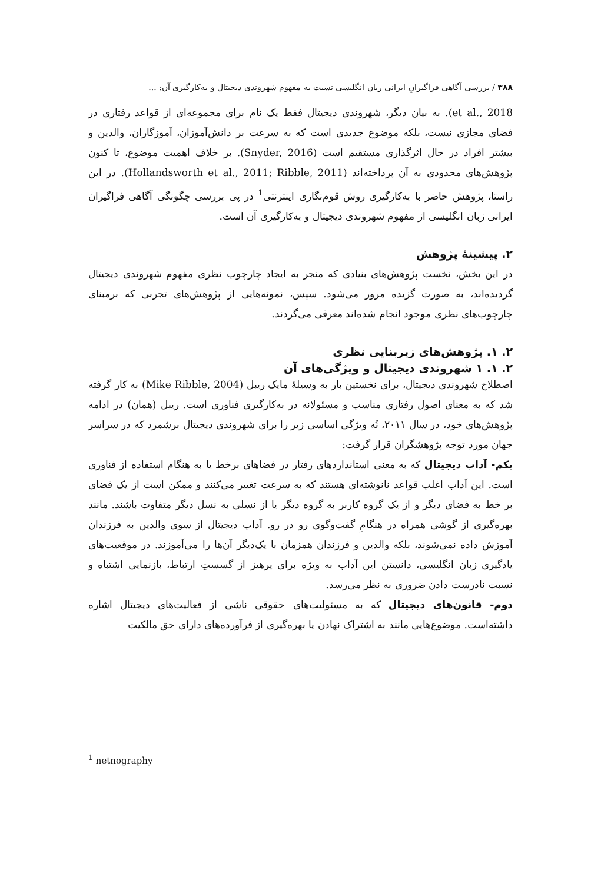۳۸۸ / بررسی آگاهی فراگیرانِ ایرانی زبان انگلیسی نسبت به مفهوم شهروندی دیجیتال و به‌کارگیری آن: ...
et al., 2018). به بیان دیگر، شهروندی دیجیتال فقط یک نام برای مجموعه‌ای از قواعد رفتاری در فضای مجازی نیست، بلکه موضوع جدیدی است که به سرعت بر دانش‌آموزان، آموزگاران، والدین و بیشتر افراد در حال اثرگذاری مستقیم است (Snyder, 2016). بر خلاف اهمیت موضوع، تا کنون پژوهش‌های محدودی به آن پرداخته‌اند (Hollandsworth et al., 2011; Ribble, 2011). در این راستا، پژوهش حاضر با به‌کارگیری روش قوم‌نگاری اینترنتی<sup>1</sup> در پی بررسی چگونگی آگاهی فراگیران ایرانی زبان انگلیسی از مفهوم شهروندی دیجیتال و به‌کارگیری آن است.
۲. پیشینهٔ پژوهش
در این بخش، نخست پژوهش‌های بنیادی که منجر به ایجاد چارچوب نظری مفهوم شهروندی دیجیتال گردیده‌اند، به صورت گزیده مرور می‌شود. سپس، نمونه‌هایی از پژوهش‌های تجربی که برمبنای چارچوب‌های نظری موجود انجام شده‌اند معرفی می‌گردند.
۲. ۱. پژوهش‌های زیربنایی نظری
۲. ۱. ۱ شهروندی دیجیتال و ویژگی‌های آن
اصطلاح شهروندی دیجیتال، برای نخستین بار به وسیلهٔ مایک ریبل (Mike Ribble, 2004) به کار گرفته شد که به معنای اصول رفتاری مناسب و مسئولانه در به‌کارگیری فناوری است. ریبل (همان) در ادامه پژوهش‌های خود، در سال ۲۰۱۱، نُه ویژگی اساسی زیر را برای شهروندی دیجیتال برشمرد که در سراسر جهان مورد توجه پژوهشگران قرار گرفت:
یکم- آداب دیجیتال که به معنی استانداردهای رفتار در فضاهای برخط یا به هنگام استفاده از فناوری است. این آداب اغلب قواعد نانوشته‌ای هستند که به سرعت تغییر می‌کنند و ممکن است از یک فضای بر خط به فضای دیگر و از یک گروه کاربر به گروه دیگر یا از نسلی به نسل دیگر متفاوت باشند. مانند بهره‌گیری از گوشی همراه در هنگامِ گفت‌وگوی رو در رو. آداب دیجیتال از سوی والدین به فرزندان آموزش داده نمی‌شوند، بلکه والدین و فرزندان همزمان با یک‌دیگر آن‌ها را می‌آموزند. در موقعیت‌های یادگیری زبان انگلیسی، دانستن این آداب به ویژه برای پرهیز از گسستِ ارتباط، بازنمایی اشتباه و نسبت نادرست دادن ضروری به نظر می‌رسد.
دوم- قانون‌های دیجیتال که به مسئولیت‌های حقوقی ناشی از فعالیت‌های دیجیتال اشاره داشته‌است. موضوع‌هایی مانند به اشتراک نهادن یا بهره‌گیری از فرآورده‌های دارای حق مالکیت
<sup>1</sup> netnography